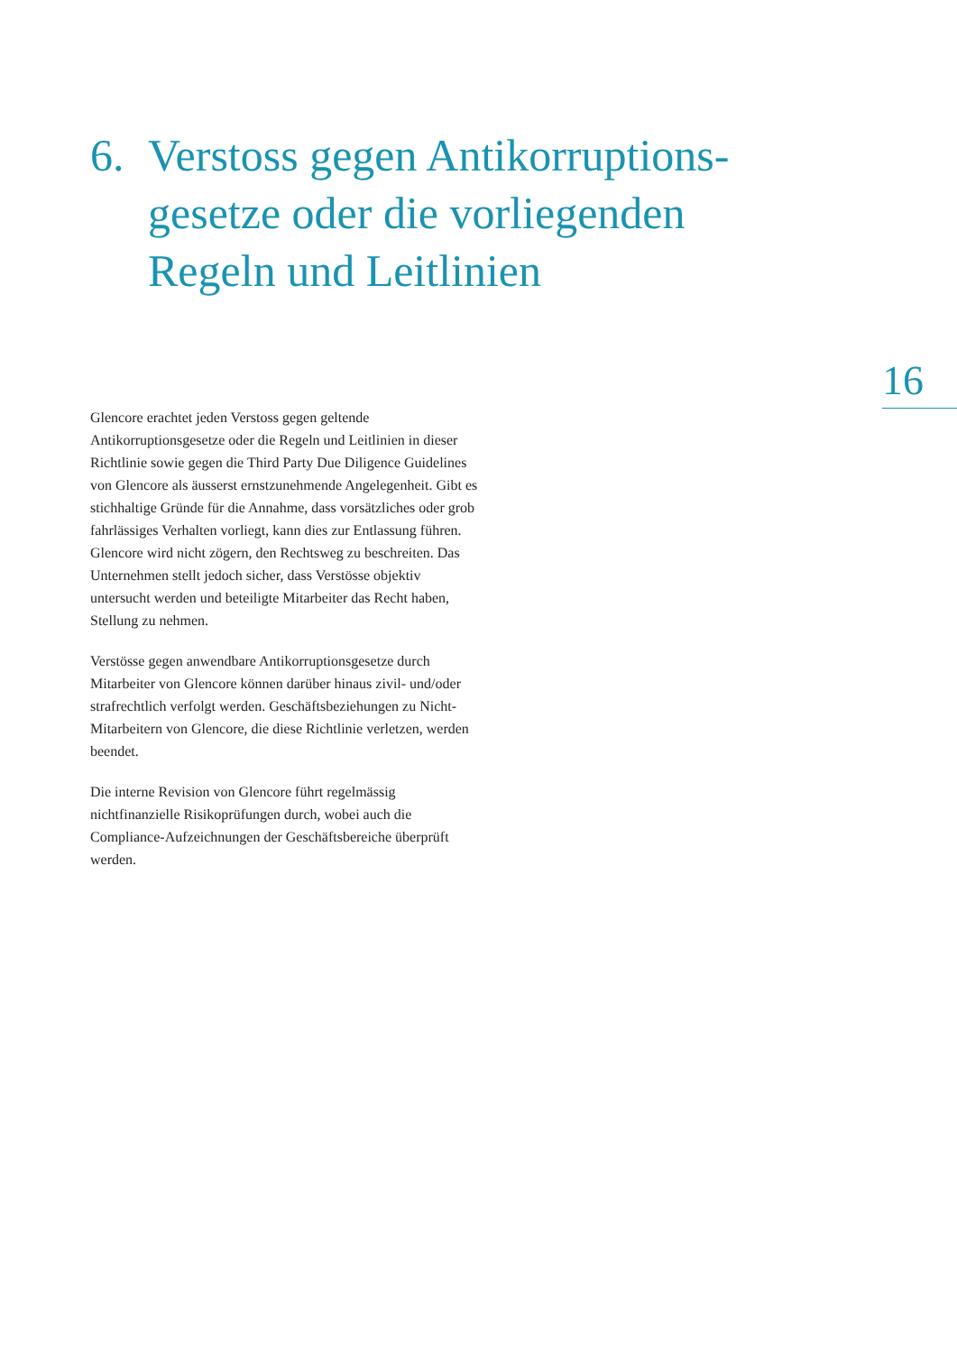6. Verstoss gegen Antikorruptions-
gesetze oder die vorliegenden
Regeln und Leitlinien
16
Glencore erachtet jeden Verstoss gegen geltende Antikorruptionsgesetze oder die Regeln und Leitlinien in dieser Richtlinie sowie gegen die Third Party Due Diligence Guidelines von Glencore als äusserst ernstzunehmende Angelegenheit. Gibt es stichhaltige Gründe für die Annahme, dass vorsätzliches oder grob fahrlässiges Verhalten vorliegt, kann dies zur Entlassung führen. Glencore wird nicht zögern, den Rechtsweg zu beschreiten. Das Unternehmen stellt jedoch sicher, dass Verstösse objektiv untersucht werden und beteiligte Mitarbeiter das Recht haben, Stellung zu nehmen.
Verstösse gegen anwendbare Antikorruptionsgesetze durch Mitarbeiter von Glencore können darüber hinaus zivil- und/oder strafrechtlich verfolgt werden. Geschäftsbeziehungen zu Nicht-Mitarbeitern von Glencore, die diese Richtlinie verletzen, werden beendet.
Die interne Revision von Glencore führt regelmässig nichtfinanzielle Risikoprüfungen durch, wobei auch die Compliance-Aufzeichnungen der Geschäftsbereiche überprüft werden.